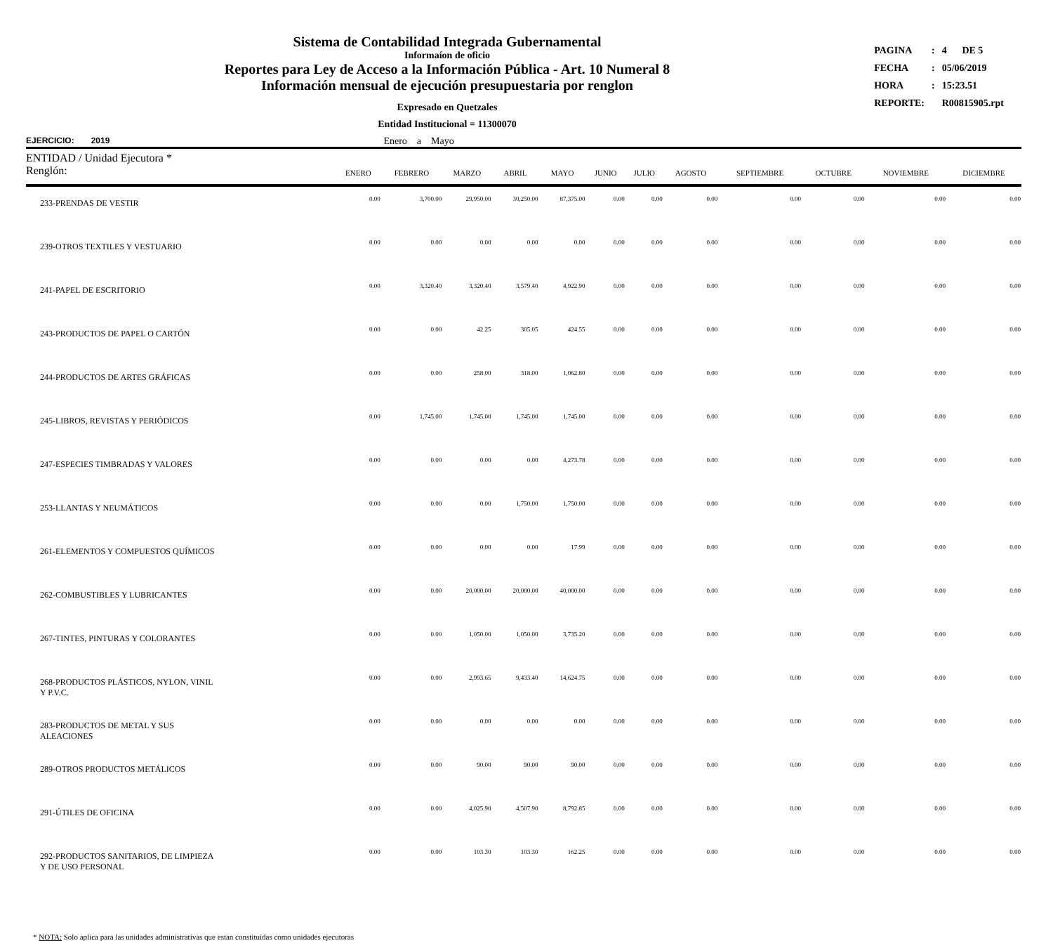Sistema de Contabilidad Integrada Gubernamental
Informaíon de oficio
Reportes para Ley de Acceso a la Información Pública - Art. 10 Numeral 8
Información mensual de ejecución presupuestaria por renglon
Expresado en Quetzales
Entidad Institucional = 11300070
| PAGINA | : | 4 | DE 5 |
| FECHA | : | 05/06/2019 | |
| HORA | : | 15:23.51 | |
| REPORTE: | | R00815905.rpt | |
EJERCICIO: 2019 Enero a Mayo
| ENTIDAD / Unidad Ejecutora * Renglón: | ENERO | FEBRERO | MARZO | ABRIL | MAYO | JUNIO | JULIO | AGOSTO | SEPTIEMBRE | OCTUBRE | NOVIEMBRE | DICIEMBRE |
| --- | --- | --- | --- | --- | --- | --- | --- | --- | --- | --- | --- | --- |
| 233-PRENDAS DE VESTIR | 0.00 | 3,700.00 | 29,950.00 | 30,250.00 | 87,375.00 | 0.00 | 0.00 | 0.00 | 0.00 | 0.00 | 0.00 | 0.00 |
| 239-OTROS TEXTILES Y VESTUARIO | 0.00 | 0.00 | 0.00 | 0.00 | 0.00 | 0.00 | 0.00 | 0.00 | 0.00 | 0.00 | 0.00 | 0.00 |
| 241-PAPEL DE ESCRITORIO | 0.00 | 3,320.40 | 3,320.40 | 3,579.40 | 4,922.90 | 0.00 | 0.00 | 0.00 | 0.00 | 0.00 | 0.00 | 0.00 |
| 243-PRODUCTOS DE PAPEL O CARTÓN | 0.00 | 0.00 | 42.25 | 305.05 | 424.55 | 0.00 | 0.00 | 0.00 | 0.00 | 0.00 | 0.00 | 0.00 |
| 244-PRODUCTOS DE ARTES GRÁFICAS | 0.00 | 0.00 | 258.00 | 318.00 | 1,062.80 | 0.00 | 0.00 | 0.00 | 0.00 | 0.00 | 0.00 | 0.00 |
| 245-LIBROS, REVISTAS Y PERIÓDICOS | 0.00 | 1,745.00 | 1,745.00 | 1,745.00 | 1,745.00 | 0.00 | 0.00 | 0.00 | 0.00 | 0.00 | 0.00 | 0.00 |
| 247-ESPECIES TIMBRADAS Y VALORES | 0.00 | 0.00 | 0.00 | 0.00 | 4,273.78 | 0.00 | 0.00 | 0.00 | 0.00 | 0.00 | 0.00 | 0.00 |
| 253-LLANTAS Y NEUMÁTICOS | 0.00 | 0.00 | 0.00 | 1,750.00 | 1,750.00 | 0.00 | 0.00 | 0.00 | 0.00 | 0.00 | 0.00 | 0.00 |
| 261-ELEMENTOS Y COMPUESTOS QUÍMICOS | 0.00 | 0.00 | 0.00 | 0.00 | 17.99 | 0.00 | 0.00 | 0.00 | 0.00 | 0.00 | 0.00 | 0.00 |
| 262-COMBUSTIBLES Y LUBRICANTES | 0.00 | 0.00 | 20,000.00 | 20,000.00 | 40,000.00 | 0.00 | 0.00 | 0.00 | 0.00 | 0.00 | 0.00 | 0.00 |
| 267-TINTES, PINTURAS Y COLORANTES | 0.00 | 0.00 | 1,050.00 | 1,050.00 | 3,735.20 | 0.00 | 0.00 | 0.00 | 0.00 | 0.00 | 0.00 | 0.00 |
| 268-PRODUCTOS PLÁSTICOS, NYLON, VINIL Y P.V.C. | 0.00 | 0.00 | 2,993.65 | 9,433.40 | 14,624.75 | 0.00 | 0.00 | 0.00 | 0.00 | 0.00 | 0.00 | 0.00 |
| 283-PRODUCTOS DE METAL Y SUS ALEACIONES | 0.00 | 0.00 | 0.00 | 0.00 | 0.00 | 0.00 | 0.00 | 0.00 | 0.00 | 0.00 | 0.00 | 0.00 |
| 289-OTROS PRODUCTOS METÁLICOS | 0.00 | 0.00 | 90.00 | 90.00 | 90.00 | 0.00 | 0.00 | 0.00 | 0.00 | 0.00 | 0.00 | 0.00 |
| 291-ÚTILES DE OFICINA | 0.00 | 0.00 | 4,025.90 | 4,507.90 | 8,792.85 | 0.00 | 0.00 | 0.00 | 0.00 | 0.00 | 0.00 | 0.00 |
| 292-PRODUCTOS SANITARIOS, DE LIMPIEZA Y DE USO PERSONAL | 0.00 | 0.00 | 103.30 | 103.30 | 162.25 | 0.00 | 0.00 | 0.00 | 0.00 | 0.00 | 0.00 | 0.00 |
* NOTA: Solo aplica para las unidades administrativas que estan constituidas como unidades ejecutoras